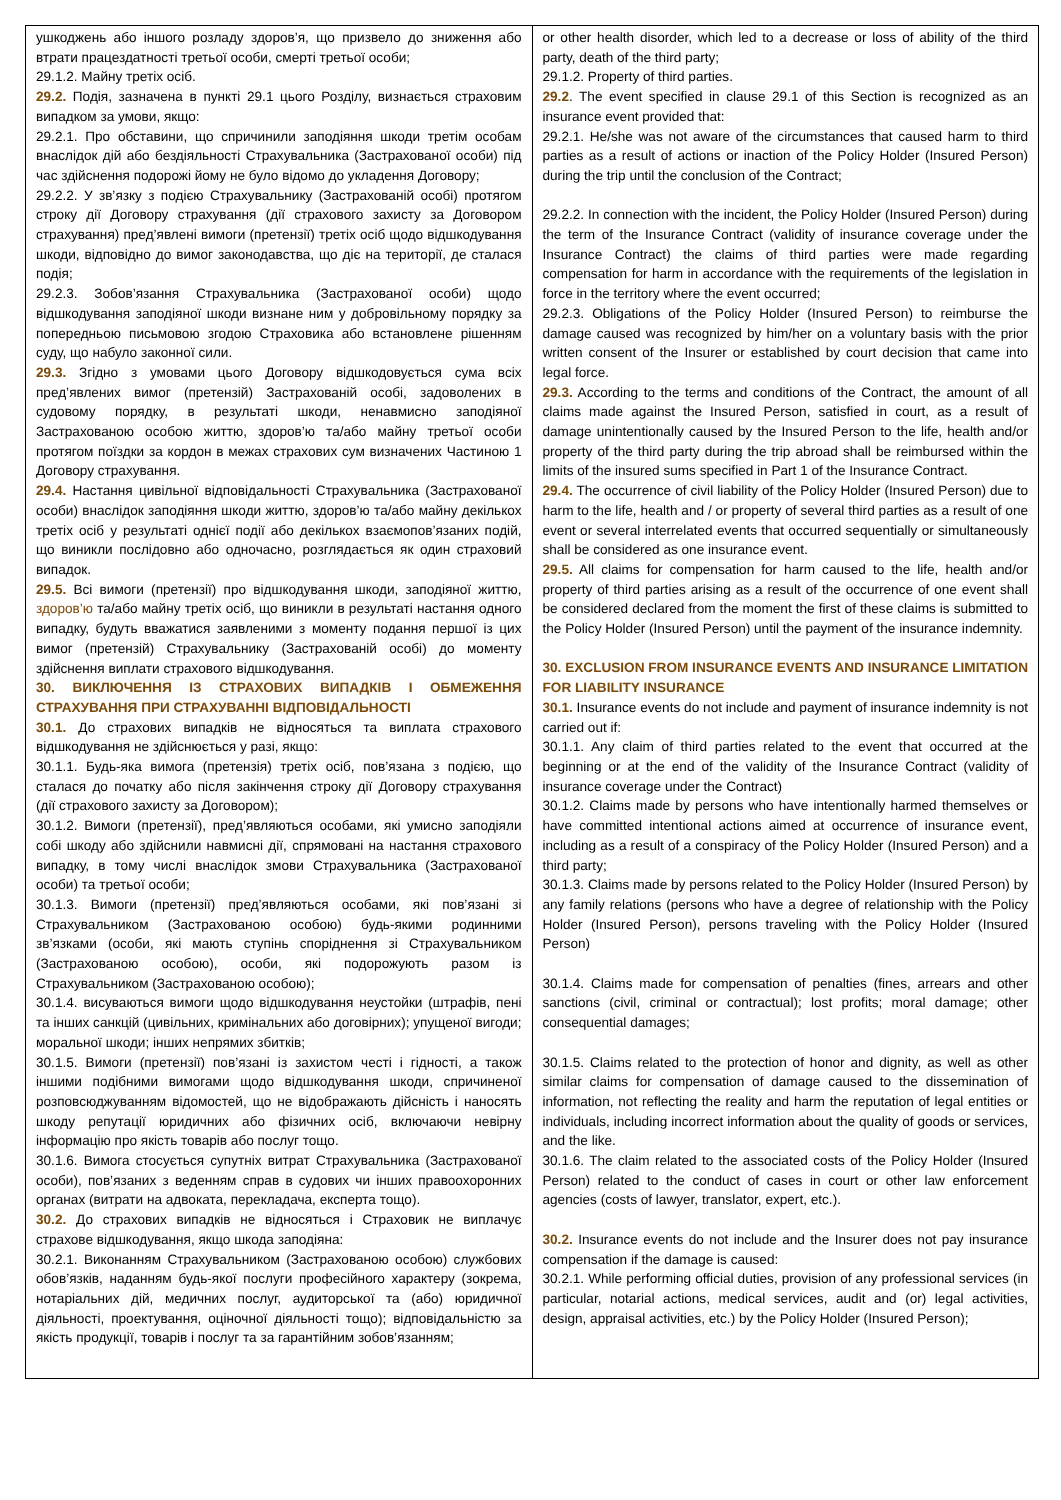| ушкоджень або іншого розладу здоров’я, що призвело до зниження або втрати працездатності третьої особи, смерті третьої особи; 29.1.2. Майну третіх осіб. 29.2. Подія, зазначена в пункті 29.1 цього Розділу, визнається страховим випадком за умови, якщо: 29.2.1. Про обставини, що спричинили заподіяння шкоди третім особам внаслідок дій або бездіяльності Страхувальника (Застрахованої особи) під час здійснення подорожі йому не було відомо до укладення Договору; 29.2.2. У зв’язку з подією Страхувальнику (Застрахованій особі) протягом строку дії Договору страхування (дії страхового захисту за Договором страхування) пред’явлені вимоги (претензії) третіх осіб щодо відшкодування шкоди, відповідно до вимог законодавства, що діє на території, де сталася подія; 29.2.3. Зобов’язання Страхувальника (Застрахованої особи) щодо відшкодування заподіяної шкоди визнане ним у добровільному порядку за попередньою письмовою згодою Страховика або встановлене рішенням суду, що набуло законної сили. 29.3. Згідно з умовами цього Договору відшкодовується сума всіх пред’явлених вимог (претензій) Застрахованій особі, задоволених в судовому порядку, в результаті шкоди, ненавмисно заподіяної Застрахованою особою життю, здоров’ю та/або майну третьої особи протягом поїздки за кордон в межах страхових сум визначених Частиною 1 Договору страхування. 29.4. Настання цивільної відповідальності Страхувальника (Застрахованої особи) внаслідок заподіяння шкоди життю, здоров’ю та/або майну декількох третіх осіб у результаті однієї події або декількох взаємопов’язаних подій, що виникли послідовно або одночасно, розглядається як один страховий випадок. 29.5. Всі вимоги (претензії) про відшкодування шкоди, заподіяної життю, здоров’ю та/або майну третіх осіб, що виникли в результаті настання одного випадку, будуть вважатися заявленими з моменту подання першої із цих вимог (претензій) Страхувальнику (Застрахованій особі) до моменту здійснення виплати страхового відшкодування. 30. ВИКЛЮЧЕННЯ ІЗ СТРАХОВИХ ВИПАДКІВ І ОБМЕЖЕННЯ СТРАХУВАННЯ ПРИ СТРАХУВАННІ ВІДПОВІДАЛЬНОСТІ 30.1. До страхових випадків не відносяться та виплата страхового відшкодування не здійснюється у разі, якщо: 30.1.1. Будь-яка вимога (претензія) третіх осіб, пов’язана з подією, що сталася до початку або після закінчення строку дії Договору страхування (дії страхового захисту за Договором); 30.1.2. Вимоги (претензії), пред’являються особами, які умисно заподіяли собі шкоду або здійснили навмисні дії, спрямовані на настання страхового випадку, в тому числі внаслідок змови Страхувальника (Застрахованої особи) та третьої особи; 30.1.3. Вимоги (претензії) пред’являються особами, які пов’язані зі Страхувальником (Застрахованою особою) будь-якими родинними зв’язками (особи, які мають ступінь споріднення зі Страхувальником (Застрахованою особою), особи, які подорожують разом із Страхувальником (Застрахованою особою); 30.1.4. висуваються вимоги щодо відшкодування неустойки (штрафів, пені та інших санкцій (цивільних, кримінальних або договірних); упущеної вигоди; моральної шкоди; інших непрямих збитків; 30.1.5. Вимоги (претензії) пов’язані із захистом честі і гідності, а також іншими подібними вимогами щодо відшкодування шкоди, спричиненої розповсюджуванням відомостей, що не відображають дійсність і наносять шкоду репутації юридичних або фізичних осіб, включаючи невірну інформацію про якість товарів або послуг тощо. 30.1.6. Вимога стосується супутніх витрат Страхувальника (Застрахованої особи), пов’язаних з веденням справ в судових чи інших правоохоронних органах (витрати на адвоката, перекладача, експерта тощо). 30.2. До страхових випадків не відносяться і Страховик не виплачує страхове відшкодування, якщо шкода заподіяна: 30.2.1. Виконанням Страхувальником (Застрахованою особою) службових обов’язків, наданням будь-якої послуги професійного характеру (зокрема, нотаріальних дій, медичних послуг, аудиторської та (або) юридичної діяльності, проектування, оціночної діяльності тощо); відповідальністю за якість продукції, товарів і послуг та за гарантійним зобов’язанням; | or other health disorder, which led to a decrease or loss of ability of the third party, death of the third party; 29.1.2. Property of third parties. 29.2 . The event specified in clause 29.1 of this Section is recognized as an insurance event provided that: 29.2.1. He/she was not aware of the circumstances that caused harm to third parties as a result of actions or inaction of the Policy Holder (Insured Person) during the trip until the conclusion of the Contract; 29.2.2. In connection with the incident, the Policy Holder (Insured Person) during the term of the Insurance Contract (validity of insurance coverage under the Insurance Contract) the claims of third parties were made regarding compensation for harm in accordance with the requirements of the legislation in force in the territory where the event occurred; 29.2.3. Obligations of the Policy Holder (Insured Person) to reimburse the damage caused was recognized by him/her on a voluntary basis with the prior written consent of the Insurer or established by court decision that came into legal force. 29.3. According to the terms and conditions of the Contract, the amount of all claims made against the Insured Person, satisfied in court, as a result of damage unintentionally caused by the Insured Person to the life, health and/or property of the third party during the trip abroad shall be reimbursed within the limits of the insured sums specified in Part 1 of the Insurance Contract. 29.4. The occurrence of civil liability of the Policy Holder (Insured Person) due to harm to the life, health and / or property of several third parties as a result of one event or several interrelated events that occurred sequentially or simultaneously shall be considered as one insurance event. 29.5. All claims for compensation for harm caused to the life, health and/or property of third parties arising as a result of the occurrence of one event shall be considered declared from the moment the first of these claims is submitted to the Policy Holder (Insured Person) until the payment of the insurance indemnity. 30. EXCLUSION FROM INSURANCE EVENTS AND INSURANCE LIMITATION FOR LIABILITY INSURANCE 30.1. Insurance events do not include and payment of insurance indemnity is not carried out if: 30.1.1. Any claim of third parties related to the event that occurred at the beginning or at the end of the validity of the Insurance Contract (validity of insurance coverage under the Contract) 30.1.2. Claims made by persons who have intentionally harmed themselves or have committed intentional actions aimed at occurrence of insurance event, including as a result of a conspiracy of the Policy Holder (Insured Person) and a third party; 30.1.3. Claims made by persons related to the Policy Holder (Insured Person) by any family relations (persons who have a degree of relationship with the Policy Holder (Insured Person), persons traveling with the Policy Holder (Insured Person) 30.1.4. Claims made for compensation of penalties (fines, arrears and other sanctions (civil, criminal or contractual); lost profits; moral damage; other consequential damages; 30.1.5. Claims related to the protection of honor and dignity, as well as other similar claims for compensation of damage caused to the dissemination of information, not reflecting the reality and harm the reputation of legal entities or individuals, including incorrect information about the quality of goods or services, and the like. 30.1.6. The claim related to the associated costs of the Policy Holder (Insured Person) related to the conduct of cases in court or other law enforcement agencies (costs of lawyer, translator, expert, etc.). 30.2. Insurance events do not include and the Insurer does not pay insurance compensation if the damage is caused: 30.2.1. While performing official duties, provision of any professional services (in particular, notarial actions, medical services, audit and (or) legal activities, design, appraisal activities, etc.) by the Policy Holder (Insured Person); |